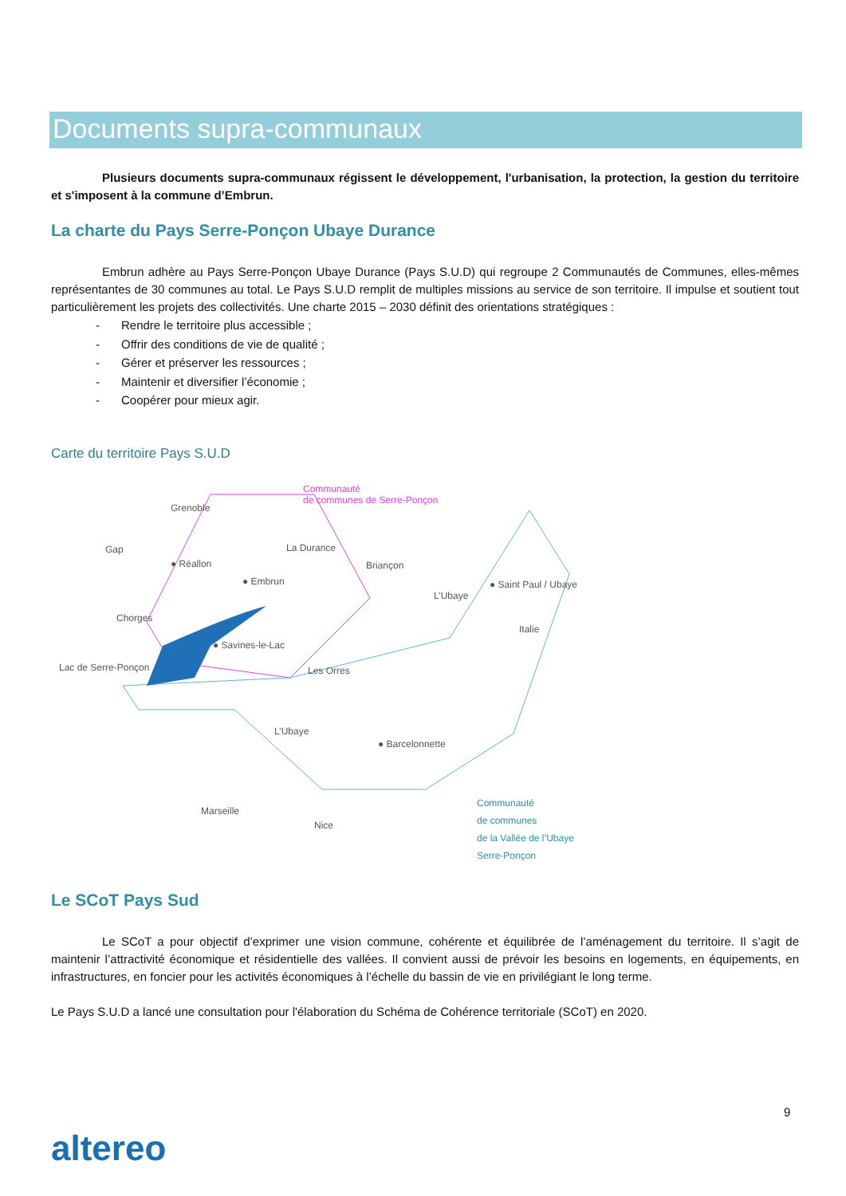Documents supra-communaux
Plusieurs documents supra-communaux régissent le développement, l'urbanisation, la protection, la gestion du territoire et s'imposent à la commune d’Embrun.
La charte du Pays Serre-Ponçon Ubaye Durance
Embrun adhère au Pays Serre-Ponçon Ubaye Durance (Pays S.U.D) qui regroupe 2 Communautés de Communes, elles-mêmes représentantes de 30 communes au total. Le Pays S.U.D remplit de multiples missions au service de son territoire. Il impulse et soutient tout particulièrement les projets des collectivités. Une charte 2015 – 2030 définit des orientations stratégiques :
- Rendre le territoire plus accessible ;
- Offrir des conditions de vie de qualité ;
- Gérer et préserver les ressources ;
- Maintenir et diversifier l’économie ;
- Coopérer pour mieux agir.
Carte du territoire Pays S.U.D
Communauté
de communes de Serre-Ponçon
Grenoble
Gap
● Réallon
● Embrun
La Durance
Briançon
● Saint Paul / Ubaye
L’Ubaye
Chorges
Italie
● Savines-le-Lac
Lac de Serre-Ponçon Les Orres
L’Ubaye
● Barcelonnette
Marseille
Nice
Communauté
de communes
de la Vallée de l’Ubaye
Serre-Ponçon
Le SCoT Pays Sud
Le SCoT a pour objectif d’exprimer une vision commune, cohérente et équilibrée de l’aménagement du territoire. Il s’agit de maintenir l’attractivité économique et résidentielle des vallées. Il convient aussi de prévoir les besoins en logements, en équipements, en infrastructures, en foncier pour les activités économiques à l’échelle du bassin de vie en privilégiant le long terme.
Le Pays S.U.D a lancé une consultation pour l'élaboration du Schéma de Cohérence territoriale (SCoT) en 2020.
9
altereo